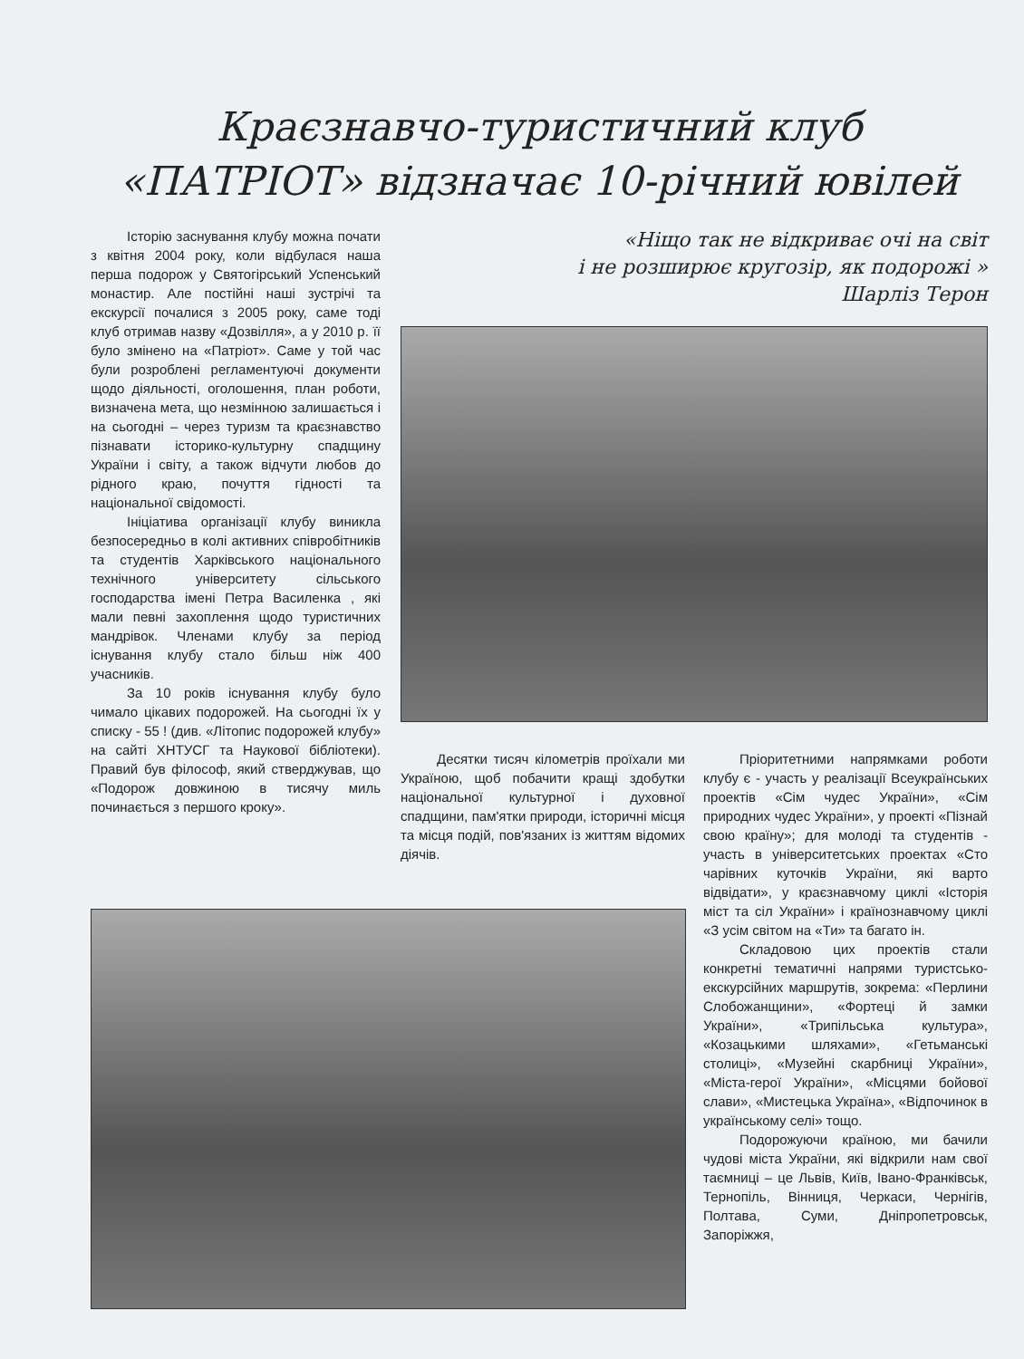Краєзнавчо-туристичний клуб
«ПАТРІОТ» відзначає 10-річний ювілей
Історію заснування клубу можна почати з квітня 2004 року, коли відбулася наша перша подорож у Святогірський Успенський монастир. Але постійні наші зустрічі та екскурсії почалися з 2005 року, саме тоді клуб отримав назву «Дозвілля», а у 2010 р. її було змінено на «Патріот». Саме у той час були розроблені регламентуючі документи щодо діяльності, оголошення, план роботи, визначена мета, що незмінною залишається і на сьогодні – через туризм та краєзнавство пізнавати історико-культурну спадщину України і світу, а також відчути любов до рідного краю, почуття гідності та національної свідомості.
Ініціатива організації клубу виникла безпосередньо в колі активних співробітників та студентів Харківського національного технічного університету сільського господарства імені Петра Василенка , які мали певні захоплення щодо туристичних мандрівок. Членами клубу за період існування клубу стало більш ніж 400 учасників.
За 10 років існування клубу було чимало цікавих подорожей. На сьогодні їх у списку - 55 ! (див. «Літопис подорожей клубу» на сайті ХНТУСГ та Наукової бібліотеки). Правий був філософ, який стверджував, що «Подорож довжиною в тисячу миль починається з першого кроку».
«Ніщо так не відкриває очі на світ
і не розширює кругозір, як подорожі »
Шарліз Терон
Десятки тисяч кілометрів проїхали ми Україною, щоб побачити кращі здобутки національної культурної і духовної спадщини, пам'ятки природи, історичні місця та місця подій, пов'язаних із життям відомих діячів.
Пріоритетними напрямками роботи клубу є - участь у реалізації Всеукраїнських проектів «Сім чудес України», «Сім природних чудес України», у проекті «Пізнай свою країну»; для молоді та студентів - участь в університетських проектах «Сто чарівних куточків України, які варто відвідати», у краєзнавчому циклі «Історія міст та сіл України» і країнознавчому циклі «З усім світом на «Ти» та багато ін.
Складовою цих проектів стали конкретні тематичні напрями туристсько-екскурсійних маршрутів, зокрема: «Перлини Слобожанщини», «Фортеці й замки України», «Трипільська культура», «Козацькими шляхами», «Гетьманські столиці», «Музейні скарбниці України», «Міста-герої України», «Місцями бойової слави», «Мистецька Україна», «Відпочинок в українському селі» тощо.
Подорожуючи країною, ми бачили чудові міста України, які відкрили нам свої таємниці – це Львів, Київ, Івано-Франківськ, Тернопіль, Вінниця, Черкаси, Чернігів, Полтава, Суми, Дніпропетровськ, Запоріжжя,